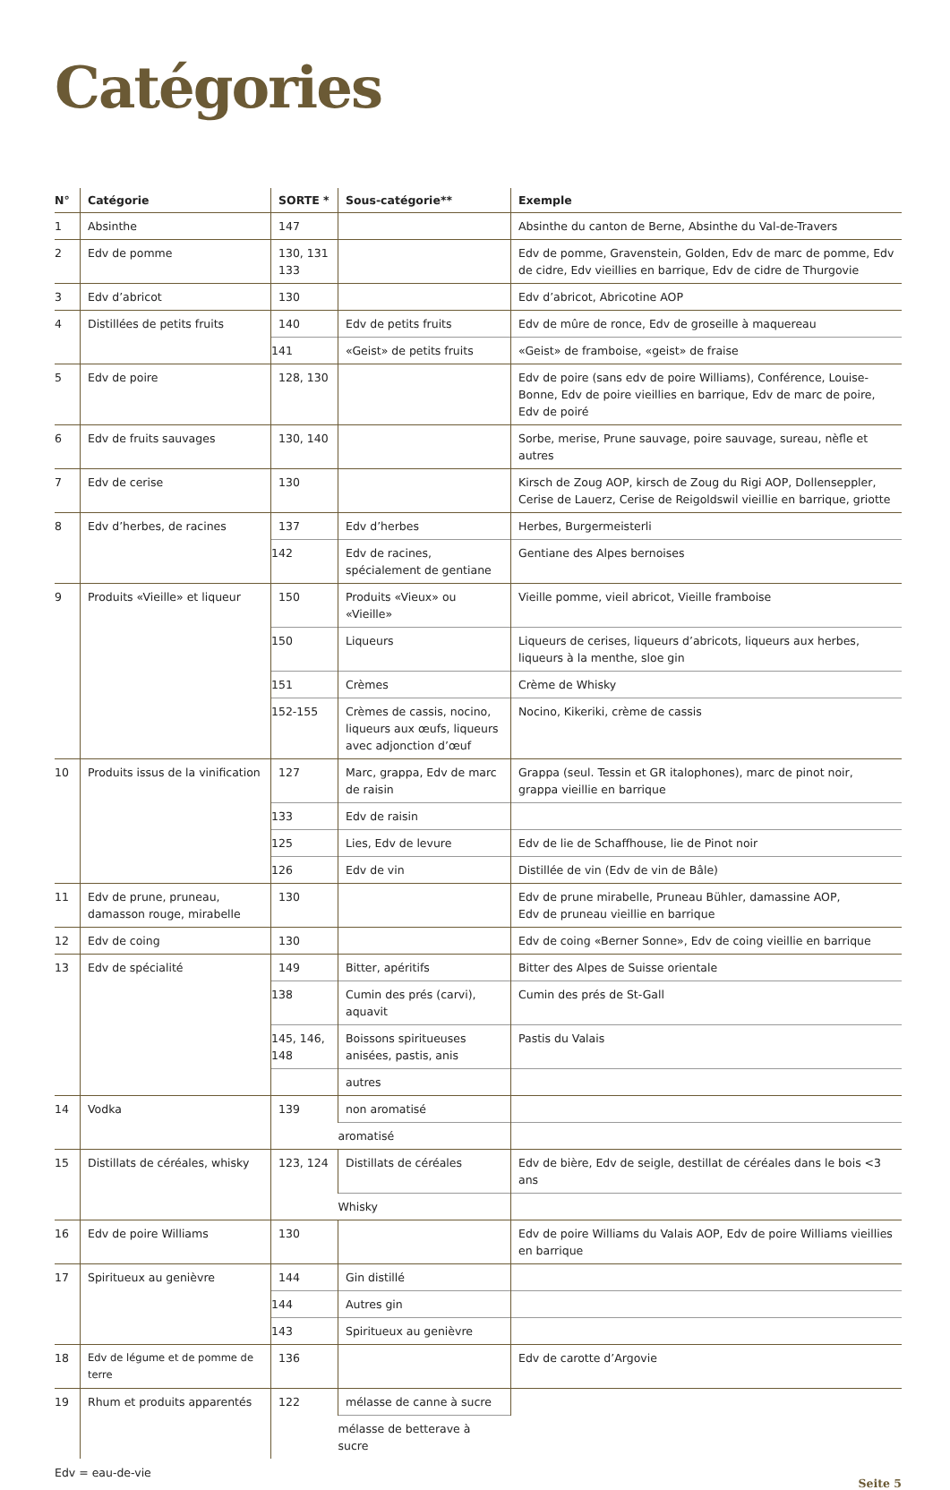Catégories
| N° | Catégorie | SORTE * | Sous-catégorie** | Exemple |
| --- | --- | --- | --- | --- |
| 1 | Absinthe | 147 | | Absinthe du canton de Berne, Absinthe du Val-de-Travers |
| 2 | Edv de pomme | 130, 131 133 | | Edv de pomme, Gravenstein, Golden, Edv de marc de pomme, Edv de cidre, Edv vieillies en barrique, Edv de cidre de Thurgovie |
| 3 | Edv d’abricot | 130 | | Edv d’abricot, Abricotine AOP |
| 4 | Distillées de petits fruits | 140 | Edv de petits fruits | Edv de mûre de ronce, Edv de groseille à maquereau |
| | | 141 | «Geist» de petits fruits | «Geist» de framboise, «geist» de fraise |
| 5 | Edv de poire | 128, 130 | | Edv de poire (sans edv de poire Williams), Conférence, Louise-Bonne, Edv de poire vieillies en barrique, Edv de marc de poire, Edv de poiré |
| 6 | Edv de fruits sauvages | 130, 140 | | Sorbe, merise, Prune sauvage, poire sauvage, sureau, nèfle et autres |
| 7 | Edv de cerise | 130 | | Kirsch de Zoug AOP, kirsch de Zoug du Rigi AOP, Dollenseppler, Cerise de Lauerz, Cerise de Reigoldswil vieillie en barrique, griotte |
| 8 | Edv d’herbes, de racines | 137 | Edv d’herbes | Herbes, Burgermeisterli |
| | | 142 | Edv de racines, spécialement de gentiane | Gentiane des Alpes bernoises |
| 9 | Produits «Vieille» et liqueur | 150 | Produits «Vieux» ou «Vieille» | Vieille pomme, vieil abricot, Vieille framboise |
| | | 150 | Liqueurs | Liqueurs de cerises, liqueurs d’abricots, liqueurs aux herbes, liqueurs à la menthe, sloe gin |
| | | 151 | Crèmes | Crème de Whisky |
| | | 152-155 | Crèmes de cassis, nocino, liqueurs aux œufs, liqueurs avec adjonction d’œuf | Nocino, Kikeriki, crème de cassis |
| 10 | Produits issus de la vinification | 127 | Marc, grappa, Edv de marc de raisin | Grappa (seul. Tessin et GR italophones), marc de pinot noir, grappa vieillie en barrique |
| | | 133 | Edv de raisin | |
| | | 125 | Lies, Edv de levure | Edv de lie de Schaffhouse, lie de Pinot noir |
| | | 126 | Edv de vin | Distillée de vin (Edv de vin de Bâle) |
| 11 | Edv de prune, pruneau, damasson rouge, mirabelle | 130 | | Edv de prune mirabelle, Pruneau Bühler, damassine AOP, Edv de pruneau vieillie en barrique |
| 12 | Edv de coing | 130 | | Edv de coing «Berner Sonne», Edv de coing vieillie en barrique |
| 13 | Edv de spécialité | 149 | Bitter, apéritifs | Bitter des Alpes de Suisse orientale |
| | | 138 | Cumin des prés (carvi), aquavit | Cumin des prés de St-Gall |
| | | 145, 146, 148 | Boissons spiritueuses anisées, pastis, anis | Pastis du Valais |
| | | | autres | |
| 14 | Vodka | 139 | non aromatisé | |
| | | | aromatisé | |
| 15 | Distillats de céréales, whisky | 123, 124 | Distillats de céréales | Edv de bière, Edv de seigle, destillat de céréales dans le bois <3 ans |
| | | | Whisky | |
| 16 | Edv de poire Williams | 130 | | Edv de poire Williams du Valais AOP, Edv de poire Williams vieillies en barrique |
| 17 | Spiritueux au genièvre | 144 | Gin distillé | |
| | | 144 | Autres gin | |
| | | 143 | Spiritueux au genièvre | |
| 18 | Edv de légume et de pomme de terre | 136 | | Edv de carotte d’Argovie |
| 19 | Rhum et produits apparentés | 122 | mélasse de canne à sucre | |
| | | | mélasse de betterave à sucre | |
Edv = eau-de-vie Seite 5